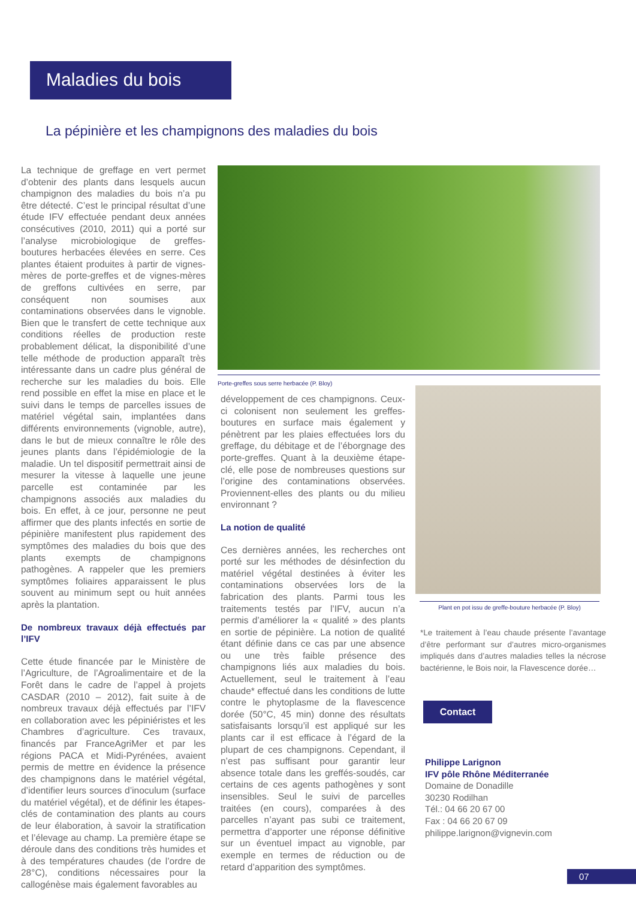Maladies du bois
La pépinière et les champignons des maladies du bois
La technique de greffage en vert permet d’obtenir des plants dans lesquels aucun champignon des maladies du bois n’a pu être détecté. C’est le principal résultat d’une étude IFV effectuée pendant deux années consécutives (2010, 2011) qui a porté sur l’analyse microbiologique de greffes-boutures herbacées élevées en serre. Ces plantes étaient produites à partir de vignes-mères de porte-greffes et de vignes-mères de greffons cultivées en serre, par conséquent non soumises aux contaminations observées dans le vignoble. Bien que le transfert de cette technique aux conditions réelles de production reste probablement délicat, la disponibilité d’une telle méthode de production apparaît très intéressante dans un cadre plus général de recherche sur les maladies du bois. Elle rend possible en effet la mise en place et le suivi dans le temps de parcelles issues de matériel végétal sain, implantées dans différents environnements (vignoble, autre), dans le but de mieux connaître le rôle des jeunes plants dans l’épidémiologie de la maladie. Un tel dispositif permettrait ainsi de mesurer la vitesse à laquelle une jeune parcelle est contaminée par les champignons associés aux maladies du bois. En effet, à ce jour, personne ne peut affirmer que des plants infectés en sortie de pépinière manifestent plus rapidement des symptômes des maladies du bois que des plants exempts de champignons pathogènes. A rappeler que les premiers symptômes foliaires apparaissent le plus souvent au minimum sept ou huit années après la plantation.
De nombreux travaux déjà effectués par l’IFV
Cette étude financée par le Ministère de l’Agriculture, de l’Agroalimentaire et de la Forêt dans le cadre de l’appel à projets CASDAR (2010 – 2012), fait suite à de nombreux travaux déjà effectués par l’IFV en collaboration avec les pépiniéristes et les Chambres d’agriculture. Ces travaux, financés par FranceAgriMer et par les régions PACA et Midi-Pyrénées, avaient permis de mettre en évidence la présence des champignons dans le matériel végétal, d’identifier leurs sources d’inoculum (surface du matériel végétal), et de définir les étapes-clés de contamination des plants au cours de leur élaboration, à savoir la stratification et l’élevage au champ. La première étape se déroule dans des conditions très humides et à des températures chaudes (de l’ordre de 28°C), conditions nécessaires pour la callogénèse mais également favorables au
Porte-greffes sous serre herbacée (P. Bloy)
développement de ces champignons. Ceux-ci colonisent non seulement les greffes-boutures en surface mais également y pénètrent par les plaies effectuées lors du greffage, du débitage et de l’éborgnage des porte-greffes. Quant à la deuxième étape-clé, elle pose de nombreuses questions sur l’origine des contaminations observées. Proviennent-elles des plants ou du milieu environnant ?
La notion de qualité
Ces dernières années, les recherches ont porté sur les méthodes de désinfection du matériel végétal destinées à éviter les contaminations observées lors de la fabrication des plants. Parmi tous les traitements testés par l’IFV, aucun n’a permis d’améliorer la « qualité » des plants en sortie de pépinière. La notion de qualité étant définie dans ce cas par une absence ou une très faible présence des champignons liés aux maladies du bois. Actuellement, seul le traitement à l’eau chaude* effectué dans les conditions de lutte contre le phytoplasme de la flavescence dorée (50°C, 45 min) donne des résultats satisfaisants lorsqu’il est appliqué sur les plants car il est efficace à l’égard de la plupart de ces champignons. Cependant, il n’est pas suffisant pour garantir leur absence totale dans les greffés-soudés, car certains de ces agents pathogènes y sont insensibles. Seul le suivi de parcelles traitées (en cours), comparées à des parcelles n’ayant pas subi ce traitement, permettra d’apporter une réponse définitive sur un éventuel impact au vignoble, par exemple en termes de réduction ou de retard d’apparition des symptômes.
Plant en pot issu de greffe-bouture herbacée (P. Bloy)
*Le traitement à l’eau chaude présente l’avantage d’être performant sur d’autres micro-organismes impliqués dans d’autres maladies telles la nécrose bactérienne, le Bois noir, la Flavescence dorée…
Contact
Philippe Larignon
IFV pôle Rhône Méditerranée
Domaine de Donadille
30230 Rodilhan
Tél.: 04 66 20 67 00
Fax : 04 66 20 67 09
philippe.larignon@vignevin.com
07